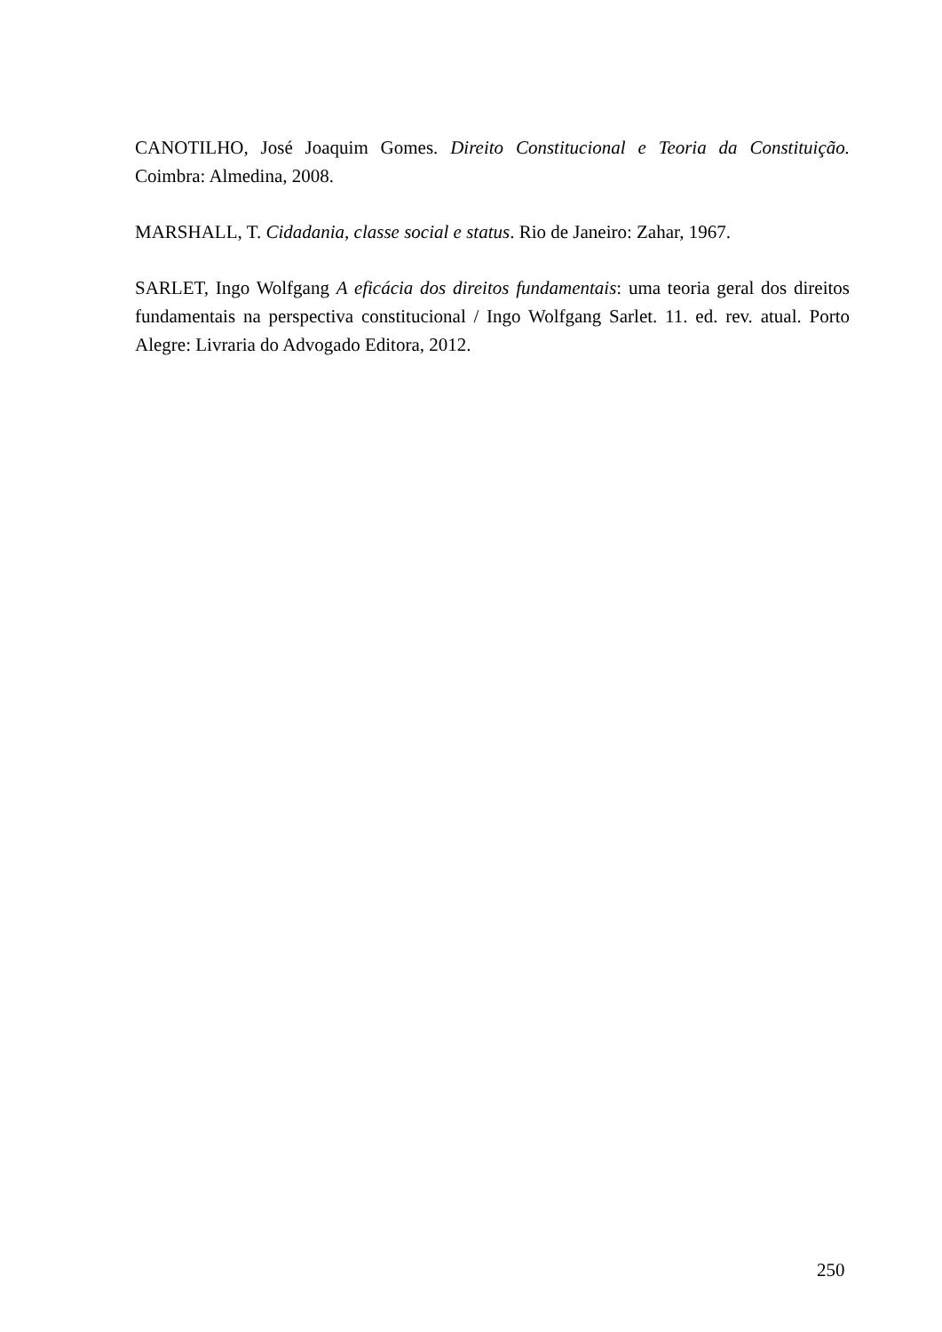CANOTILHO, José Joaquim Gomes. Direito Constitucional e Teoria da Constituição. Coimbra: Almedina, 2008.
MARSHALL, T. Cidadania, classe social e status. Rio de Janeiro: Zahar, 1967.
SARLET, Ingo Wolfgang A eficácia dos direitos fundamentais: uma teoria geral dos direitos fundamentais na perspectiva constitucional / Ingo Wolfgang Sarlet. 11. ed. rev. atual. Porto Alegre: Livraria do Advogado Editora, 2012.
250